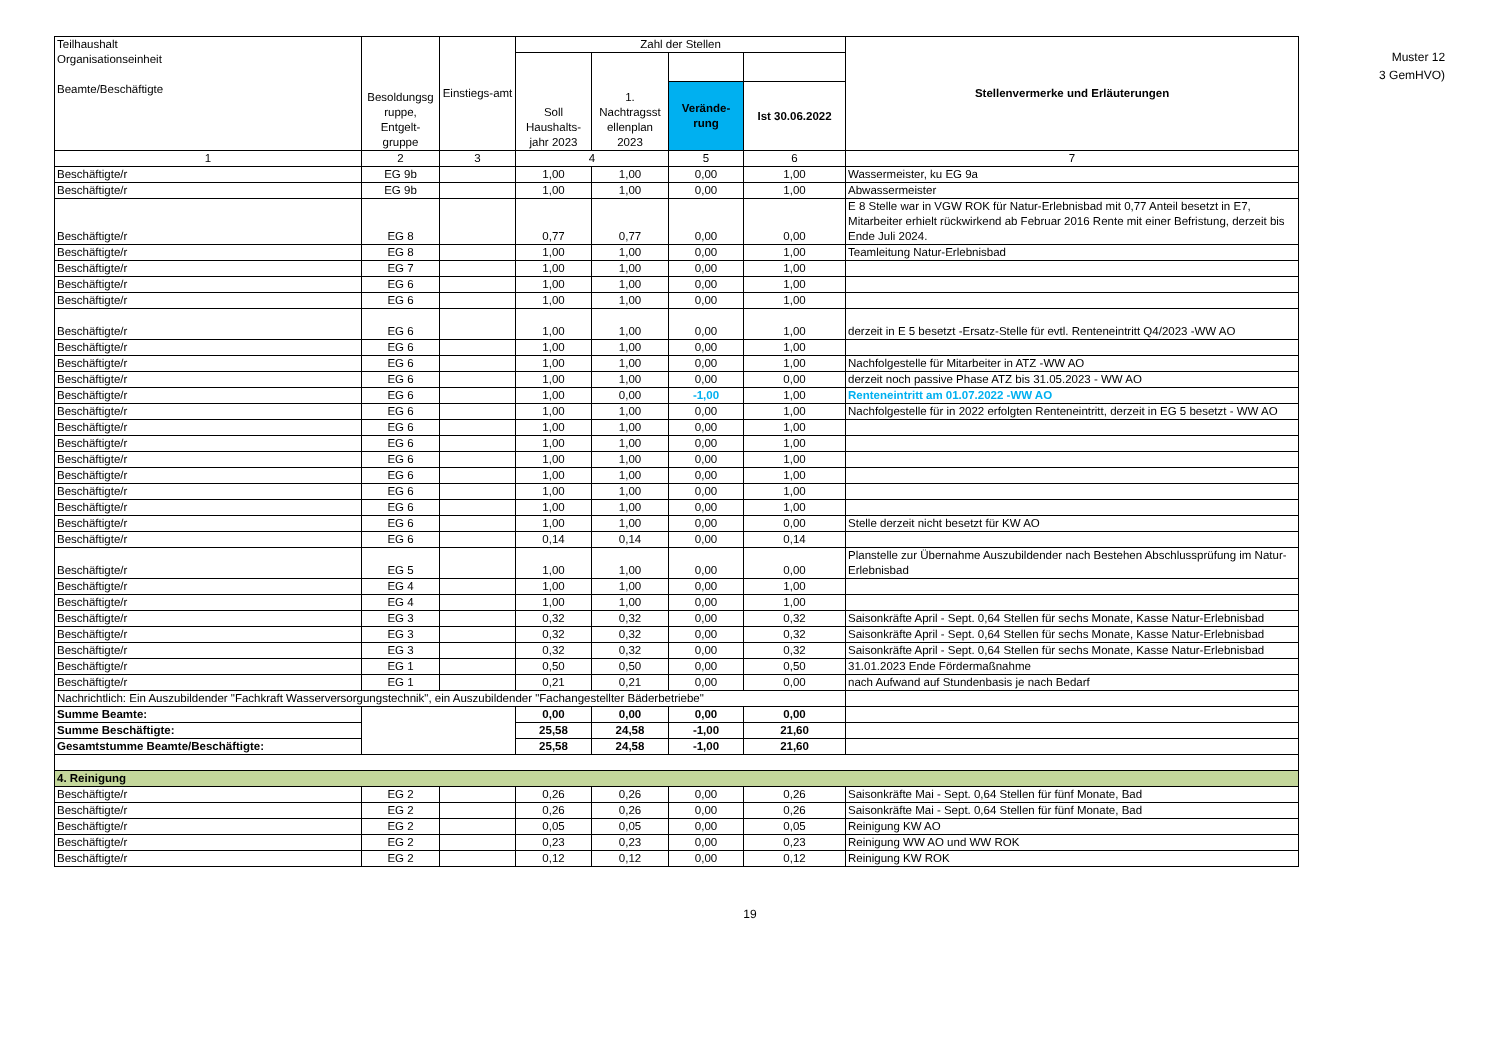| Teilhaushalt Organisationseinheit Beamte/Beschäftigte | Besoldungsg ruppe, Entgelt-gruppe | Einstiegs-amt | Zahl der Stellen | | | | Stellenvermerke und Erläuterungen |
| --- | --- | --- | --- | --- | --- | --- | --- |
| | | | Soll Haushalts-jahr 2023 | 1. Nachtragsst ellenplan 2023 | | | |
| | | | | | Verände-rung | Ist 30.06.2022 | |
| 1 | 2 | 3 | 4 | | 5 | 6 | 7 |
| Beschäftigte/r | EG 9b | | 1,00 | 1,00 | 0,00 | 1,00 | Wassermeister, ku EG 9a |
| Beschäftigte/r | EG 9b | | 1,00 | 1,00 | 0,00 | 1,00 | Abwassermeister |
| Beschäftigte/r | EG 8 | | 0,77 | 0,77 | 0,00 | 0,00 | E 8 Stelle war in VGW ROK für Natur-Erlebnisbad mit 0,77 Anteil besetzt in E7, Mitarbeiter erhielt rückwirkend ab Februar 2016 Rente mit einer Befristung, derzeit bis Ende Juli 2024. |
| Beschäftigte/r | EG 8 | | 1,00 | 1,00 | 0,00 | 1,00 | Teamleitung Natur-Erlebnisbad |
| Beschäftigte/r | EG 7 | | 1,00 | 1,00 | 0,00 | 1,00 | |
| Beschäftigte/r | EG 6 | | 1,00 | 1,00 | 0,00 | 1,00 | |
| Beschäftigte/r | EG 6 | | 1,00 | 1,00 | 0,00 | 1,00 | |
| Beschäftigte/r | EG 6 | | 1,00 | 1,00 | 0,00 | 1,00 | derzeit in E 5 besetzt -Ersatz-Stelle für evtl. Renteneintritt Q4/2023 -WW AO |
| Beschäftigte/r | EG 6 | | 1,00 | 1,00 | 0,00 | 1,00 | |
| Beschäftigte/r | EG 6 | | 1,00 | 1,00 | 0,00 | 1,00 | Nachfolgestelle für Mitarbeiter in ATZ -WW AO |
| Beschäftigte/r | EG 6 | | 1,00 | 1,00 | 0,00 | 0,00 | derzeit noch passive Phase ATZ bis 31.05.2023 - WW AO |
| Beschäftigte/r | EG 6 | | 1,00 | 0,00 | -1,00 | 1,00 | Renteneintritt am 01.07.2022 -WW AO |
| Beschäftigte/r | EG 6 | | 1,00 | 1,00 | 0,00 | 1,00 | Nachfolgestelle für in 2022 erfolgten Renteneintritt, derzeit in EG 5 besetzt - WW AO |
| Beschäftigte/r | EG 6 | | 1,00 | 1,00 | 0,00 | 1,00 | |
| Beschäftigte/r | EG 6 | | 1,00 | 1,00 | 0,00 | 1,00 | |
| Beschäftigte/r | EG 6 | | 1,00 | 1,00 | 0,00 | 1,00 | |
| Beschäftigte/r | EG 6 | | 1,00 | 1,00 | 0,00 | 1,00 | |
| Beschäftigte/r | EG 6 | | 1,00 | 1,00 | 0,00 | 1,00 | |
| Beschäftigte/r | EG 6 | | 1,00 | 1,00 | 0,00 | 1,00 | |
| Beschäftigte/r | EG 6 | | 1,00 | 1,00 | 0,00 | 0,00 | Stelle derzeit nicht besetzt für KW AO |
| Beschäftigte/r | EG 6 | | 0,14 | 0,14 | 0,00 | 0,14 | |
| Beschäftigte/r | EG 5 | | 1,00 | 1,00 | 0,00 | 0,00 | Planstelle zur Übernahme Auszubildender nach Bestehen Abschlussprüfung im Natur-Erlebnisbad |
| Beschäftigte/r | EG 4 | | 1,00 | 1,00 | 0,00 | 1,00 | |
| Beschäftigte/r | EG 4 | | 1,00 | 1,00 | 0,00 | 1,00 | |
| Beschäftigte/r | EG 3 | | 0,32 | 0,32 | 0,00 | 0,32 | Saisonkräfte April - Sept. 0,64 Stellen für sechs Monate, Kasse Natur-Erlebnisbad |
| Beschäftigte/r | EG 3 | | 0,32 | 0,32 | 0,00 | 0,32 | Saisonkräfte April - Sept. 0,64 Stellen für sechs Monate, Kasse Natur-Erlebnisbad |
| Beschäftigte/r | EG 3 | | 0,32 | 0,32 | 0,00 | 0,32 | Saisonkräfte April - Sept. 0,64 Stellen für sechs Monate, Kasse Natur-Erlebnisbad |
| Beschäftigte/r | EG 1 | | 0,50 | 0,50 | 0,00 | 0,50 | 31.01.2023 Ende Fördermaßnahme |
| Beschäftigte/r | EG 1 | | 0,21 | 0,21 | 0,00 | 0,00 | nach Aufwand auf Stundenbasis je nach Bedarf |
| Nachrichtlich: Ein Auszubildender "Fachkraft Wasserversorgungstechnik", ein Auszubildender "Fachangestellter Bäderbetriebe" | | | | | | | |
| Summe Beamte: | | | 0,00 | 0,00 | 0,00 | 0,00 | |
| Summe Beschäftigte: | | | 25,58 | 24,58 | -1,00 | 21,60 | |
| Gesamtstumme Beamte/Beschäftigte: | | | 25,58 | 24,58 | -1,00 | 21,60 | |
| 4. Reinigung | | | | | | | |
| Beschäftigte/r | EG 2 | | 0,26 | 0,26 | 0,00 | 0,26 | Saisonkräfte Mai - Sept. 0,64 Stellen für fünf Monate, Bad |
| Beschäftigte/r | EG 2 | | 0,26 | 0,26 | 0,00 | 0,26 | Saisonkräfte Mai - Sept. 0,64 Stellen für fünf Monate, Bad |
| Beschäftigte/r | EG 2 | | 0,05 | 0,05 | 0,00 | 0,05 | Reinigung KW AO |
| Beschäftigte/r | EG 2 | | 0,23 | 0,23 | 0,00 | 0,23 | Reinigung WW AO und WW ROK |
| Beschäftigte/r | EG 2 | | 0,12 | 0,12 | 0,00 | 0,12 | Reinigung KW ROK |
Muster 12
3 GemHVO)
19